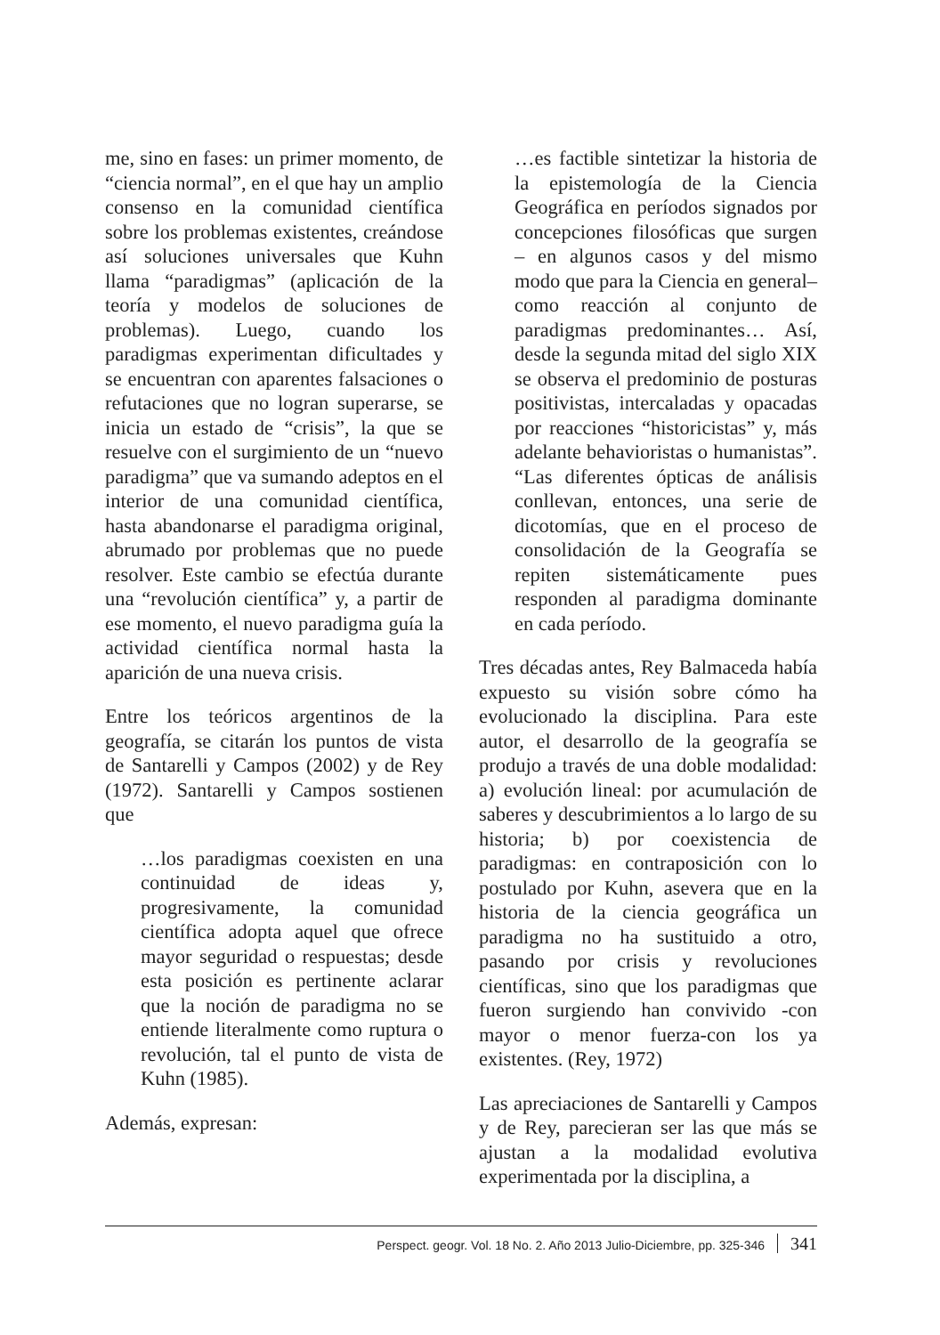me, sino en fases: un primer momento, de “ciencia normal”, en el que hay un amplio consenso en la comunidad científica sobre los problemas existentes, creándose así soluciones universales que Kuhn llama “paradigmas” (aplicación de la teoría y modelos de soluciones de problemas). Luego, cuando los paradigmas experimentan dificultades y se encuentran con aparentes falsaciones o refutaciones que no logran superarse, se inicia un estado de “crisis”, la que se resuelve con el surgimiento de un “nuevo paradigma” que va sumando adeptos en el interior de una comunidad científica, hasta abandonarse el paradigma original, abrumado por problemas que no puede resolver. Este cambio se efectúa durante una “revolución científica” y, a partir de ese momento, el nuevo paradigma guía la actividad científica normal hasta la aparición de una nueva crisis.
Entre los teóricos argentinos de la geografía, se citarán los puntos de vista de Santarelli y Campos (2002) y de Rey (1972). Santarelli y Campos sostienen que
…los paradigmas coexisten en una continuidad de ideas y, progresivamente, la comunidad científica adopta aquel que ofrece mayor seguridad o respuestas; desde esta posición es pertinente aclarar que la noción de paradigma no se entiende literalmente como ruptura o revolución, tal el punto de vista de Kuhn (1985).
Además, expresan:
…es factible sintetizar la historia de la epistemología de la Ciencia Geográfica en períodos signados por concepciones filosóficas que surgen – en algunos casos y del mismo modo que para la Ciencia en general– como reacción al conjunto de paradigmas predominantes… Así, desde la segunda mitad del siglo XIX se observa el predominio de posturas positivistas, intercaladas y opacadas por reacciones “historicistas” y, más adelante behavioristas o humanistas”. “Las diferentes ópticas de análisis conllevan, entonces, una serie de dicotomías, que en el proceso de consolidación de la Geografía se repiten sistemáticamente pues responden al paradigma dominante en cada período.
Tres décadas antes, Rey Balmaceda había expuesto su visión sobre cómo ha evolucionado la disciplina. Para este autor, el desarrollo de la geografía se produjo a través de una doble modalidad: a) evolución lineal: por acumulación de saberes y descubrimientos a lo largo de su historia; b) por coexistencia de paradigmas: en contraposición con lo postulado por Kuhn, asevera que en la historia de la ciencia geográfica un paradigma no ha sustituido a otro, pasando por crisis y revoluciones científicas, sino que los paradigmas que fueron surgiendo han convivido -con mayor o menor fuerza-con los ya existentes. (Rey, 1972)
Las apreciaciones de Santarelli y Campos y de Rey, parecieran ser las que más se ajustan a la modalidad evolutiva experimentada por la disciplina, a
Perspect. geogr. Vol. 18 No. 2. Año 2013 Julio-Diciembre, pp. 325-346 341